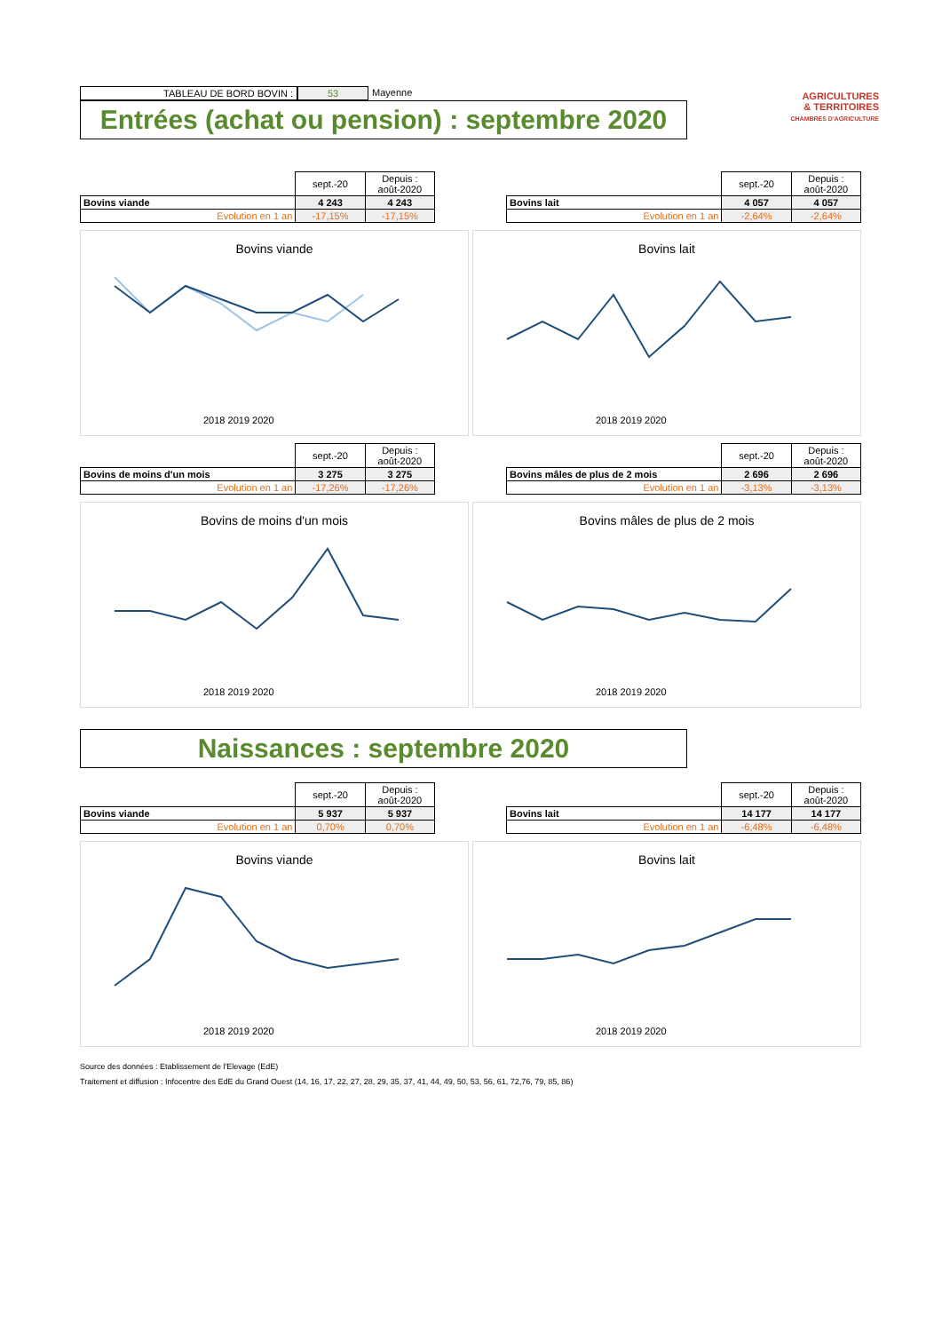TABLEAU DE BORD BOVIN : 53 Mayenne
Entrées (achat ou pension) : septembre 2020
AGRICULTURES
& TERRITOIRES
CHAMBRES D'AGRICULTURE
| | sept.-20 | Depuis : août-2020 |
| Bovins viande | 4 243 | 4 243 |
| Evolution en 1 an | -17,15% | -17,15% |
| | sept.-20 | Depuis : août-2020 |
| Bovins lait | 4 057 | 4 057 |
| Evolution en 1 an | -2,64% | -2,64% |
Bovins viande
2018 2019 2020
Bovins lait
2018 2019 2020
| | sept.-20 | Depuis : août-2020 |
| Bovins de moins d'un mois | 3 275 | 3 275 |
| Evolution en 1 an | -17,26% | -17,26% |
| | sept.-20 | Depuis : août-2020 |
| Bovins mâles de plus de 2 mois | 2 696 | 2 696 |
| Evolution en 1 an | -3,13% | -3,13% |
Bovins de moins d'un mois
2018 2019 2020
Bovins mâles de plus de 2 mois
2018 2019 2020
Naissances : septembre 2020
| | sept.-20 | Depuis : août-2020 |
| Bovins viande | 5 937 | 5 937 |
| Evolution en 1 an | 0,70% | 0,70% |
| | sept.-20 | Depuis : août-2020 |
| Bovins lait | 14 177 | 14 177 |
| Evolution en 1 an | -6,48% | -6,48% |
Bovins viande
2018 2019 2020
Bovins lait
2018 2019 2020
Source des données : Etablissement de l'Elevage (EdE)
Traitement et diffusion : Infocentre des EdE du Grand Ouest (14, 16, 17, 22, 27, 28, 29, 35, 37, 41, 44, 49, 50, 53, 56, 61, 72,76, 79, 85, 86)